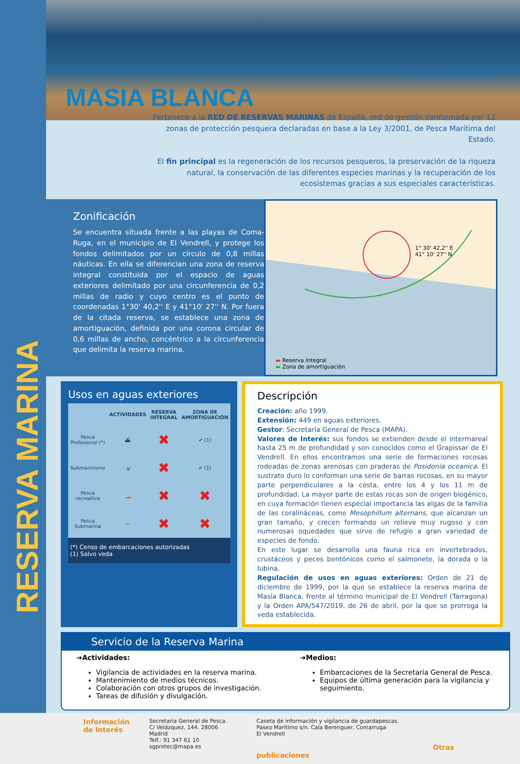RESERVA MARINA
Rm
RESERVAS MARINAS DE ESPAÑA
MASIA BLANCA
Pertenece a la RED DE RESERVAS MARINAS de España, red de gestión conformada por 12 zonas de protección pesquera declaradas en base a la Ley 3/2001, de Pesca Marítima del Estado.
El fin principal es la regeneración de los recursos pesqueros, la preservación de la riqueza natural, la conservación de las diferentes especies marinas y la recuperación de los ecosistemas gracias a sus especiales características.
Zonificación
Se encuentra situada frente a las playas de Coma-Ruga, en el municipio de El Vendrell, y protege los fondos delimitados por un círculo de 0,8 millas náuticas. En ella se diferencian una zona de reserva integral constituida por el espacio de aguas exteriores delimitado por una circunferencia de 0,2 millas de radio y cuyo centro es el punto de coordenadas 1°30' 40,2'' E y 41°10' 27'' N. Por fuera de la citada reserva, se establece una zona de amortiguación, definida por una corona circular de 0,6 millas de ancho, concéntrico a la circunferencia que delimita la reserva marina.
1° 30' 42,2'' E
41° 10' 27'' N
▬ Reserva Integral
▬ Zona de amortiguación
Usos en aguas exteriores
| | ACTIVIDADES | RESERVA INTEGRAL | ZONA DE AMORTIGUACIÓN |
| --- | --- | --- | --- |
| Pesca Profesional (*) | ⛴ | ✖ | ✔ (1) |
| Submarinismo | 🤿 | ✖ | ✔ (1) |
| Pesca recreativa | 🚤 | ✖ | ✖ |
| Pesca Submarina | 🏊 | ✖ | ✖ |
| (*) Censo de embarcaciones autorizadas (1) Salvo veda | | | |
Descripción
Creación: año 1999.
Extensión: 449 en aguas exteriores.
Gestor: Secretaría General de Pesca (MAPA).
Valores de Interés: sus fondos se extienden desde el intermareal hasta 25 m de profundidad y son conocidos como el Grapissar de El Vendrell. En ellos encontramos una serie de formaciones rocosas rodeadas de zonas arenosas con praderas de Posidonia oceanica. El sustrato duro lo conforman una serie de barras rocosas, en su mayor parte perpendiculares a la costa, entre los 4 y los 11 m de profundidad. La mayor parte de estas rocas son de origen biogénico, en cuya formación tienen especial importancia las algas de la familia de las coralináceas, como Mesophillum alternans, que alcanzan un gran tamaño, y crecen formando un relieve muy rugoso y con numerosas oquedades que sirve de refugio a gran variedad de especies de fondo.
En este lugar se desarrolla una fauna rica en invertebrados, crustáceos y peces bentónicos como el salmonete, la dorada o la lubina.
Regulación de usos en aguas exteriores: Orden de 21 de diciembre de 1999, por la que se establece la reserva marina de Masía Blanca, frente al término municipal de El Vendrell (Tarragona) y la Orden APA/547/2019, de 26 de abril, por la que se prorroga la veda establecida.
Servicio de la Reserva Marina
➔Actividades:
Vigilancia de actividades en la reserva marina.
Mantenimiento de medios técnicos.
Colaboración con otros grupos de investigación.
Tareas de difusión y divulgación.
➔Medios:
Embarcaciones de la Secretaría General de Pesca.
Equipos de última generación para la vigilancia y seguimiento.
Información
de Interés
Secretaria General de Pesca.
C/ Velázquez, 144. 28006 Madrid
Telf.: 91 347 61 10
sgprotec@mapa.es
Caseta de información y vigilancia de guardapescas.
Paseo Marítimo s/n. Cala Berenguer, Comarruga
El Vendrell
Otras publicaciones